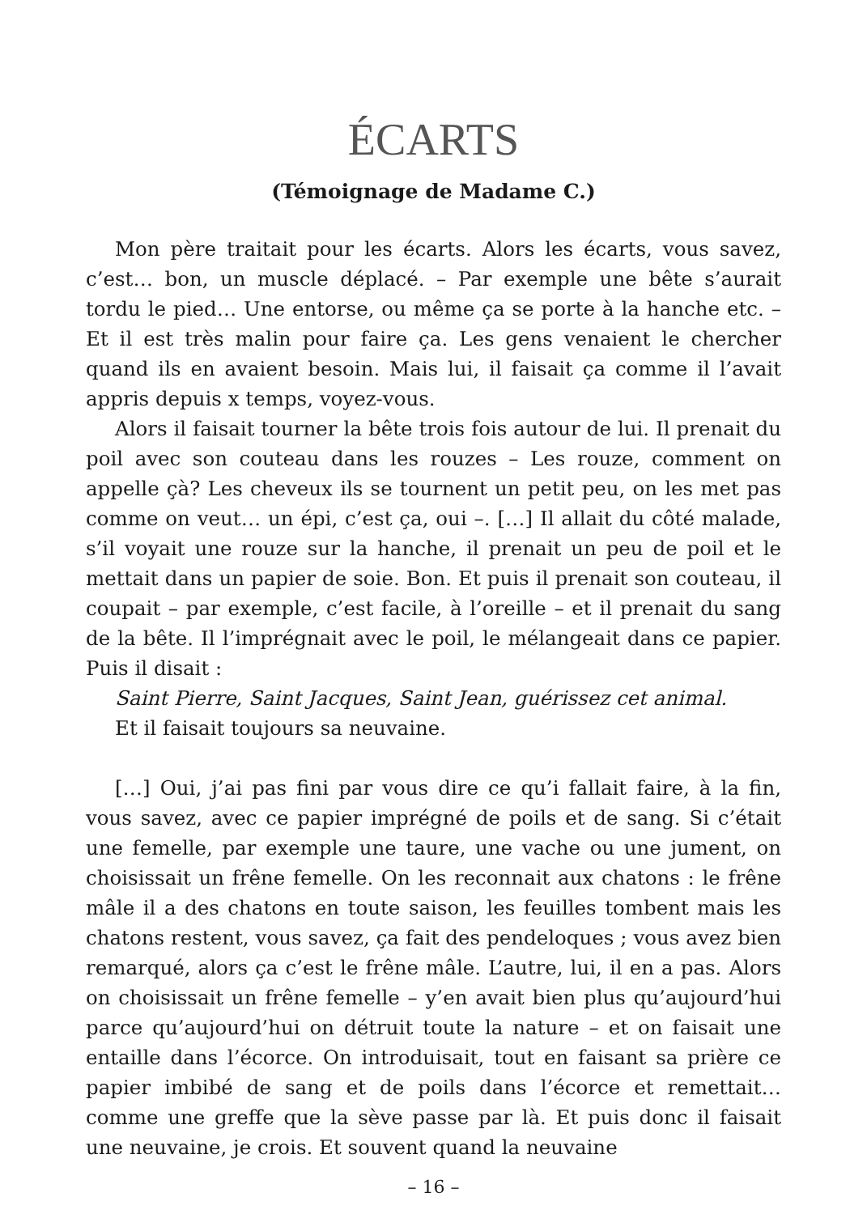ÉCARTS
(Témoignage de Madame C.)
Mon père traitait pour les écarts. Alors les écarts, vous savez, c’est… bon, un muscle déplacé. – Par exemple une bête s’aurait tordu le pied… Une entorse, ou même ça se porte à la hanche etc. – Et il est très malin pour faire ça. Les gens venaient le chercher quand ils en avaient besoin. Mais lui, il faisait ça comme il l’avait appris depuis x temps, voyez-vous.
Alors il faisait tourner la bête trois fois autour de lui. Il prenait du poil avec son couteau dans les rouzes – Les rouze, comment on appelle çà? Les cheveux ils se tournent un petit peu, on les met pas comme on veut… un épi, c’est ça, oui –. […] Il allait du côté malade, s’il voyait une rouze sur la hanche, il prenait un peu de poil et le mettait dans un papier de soie. Bon. Et puis il prenait son couteau, il coupait – par exemple, c’est facile, à l’oreille – et il prenait du sang de la bête. Il l’imprégnait avec le poil, le mélangeait dans ce papier. Puis il disait :
Saint Pierre, Saint Jacques, Saint Jean, guérissez cet animal.
Et il faisait toujours sa neuvaine.
[…] Oui, j’ai pas fini par vous dire ce qu’i fallait faire, à la fin, vous savez, avec ce papier imprégné de poils et de sang. Si c’était une femelle, par exemple une taure, une vache ou une jument, on choisissait un frêne femelle. On les reconnait aux chatons : le frêne mâle il a des chatons en toute saison, les feuilles tombent mais les chatons restent, vous savez, ça fait des pendeloques ; vous avez bien remarqué, alors ça c’est le frêne mâle. L’autre, lui, il en a pas. Alors on choisissait un frêne femelle – y’en avait bien plus qu’aujourd’hui parce qu’aujourd’hui on détruit toute la nature – et on faisait une entaille dans l’écorce. On introduisait, tout en faisant sa prière ce papier imbibé de sang et de poils dans l’écorce et remettait… comme une greffe que la sève passe par là. Et puis donc il faisait une neuvaine, je crois. Et souvent quand la neuvaine
– 16 –